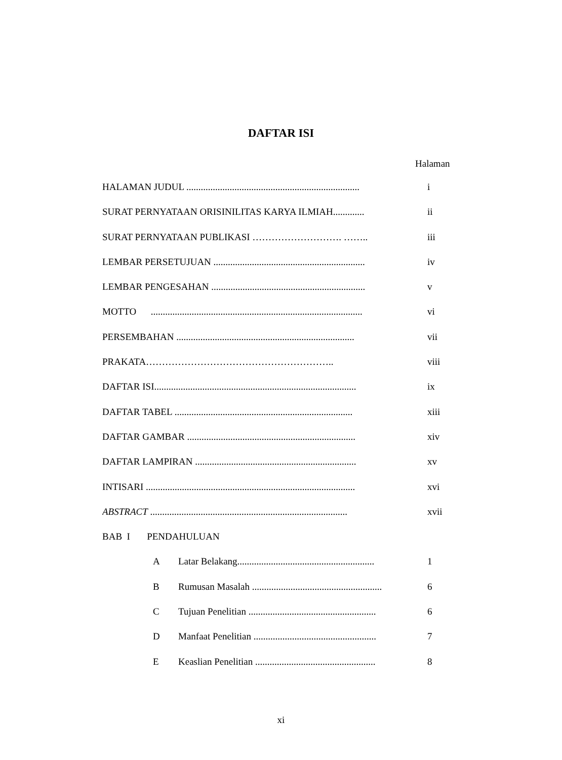DAFTAR ISI
Halaman
HALAMAN JUDUL ........................................................................ i
SURAT PERNYATAAN ORISINILITAS KARYA ILMIAH............. ii
SURAT PERNYATAAN PUBLIKASI ………………………. …….. iii
LEMBAR PERSETUJUAN ............................................................... iv
LEMBAR PENGESAHAN ................................................................ v
MOTTO ........................................................................................ vi
PERSEMBAHAN .......................................................................... vii
PRAKATA………………………………………………….. viii
DAFTAR ISI.................................................................................... ix
DAFTAR TABEL .......................................................................... xiii
DAFTAR GAMBAR ...................................................................... xiv
DAFTAR LAMPIRAN ................................................................... xv
INTISARI ....................................................................................... xvi
ABSTRACT .................................................................................. xvii
BAB I PENDAHULUAN
A Latar Belakang......................................................... 1
B Rumusan Masalah ...................................................... 6
C Tujuan Penelitian ..................................................... 6
D Manfaat Penelitian ................................................... 7
E Keaslian Penelitian .................................................. 8
xi